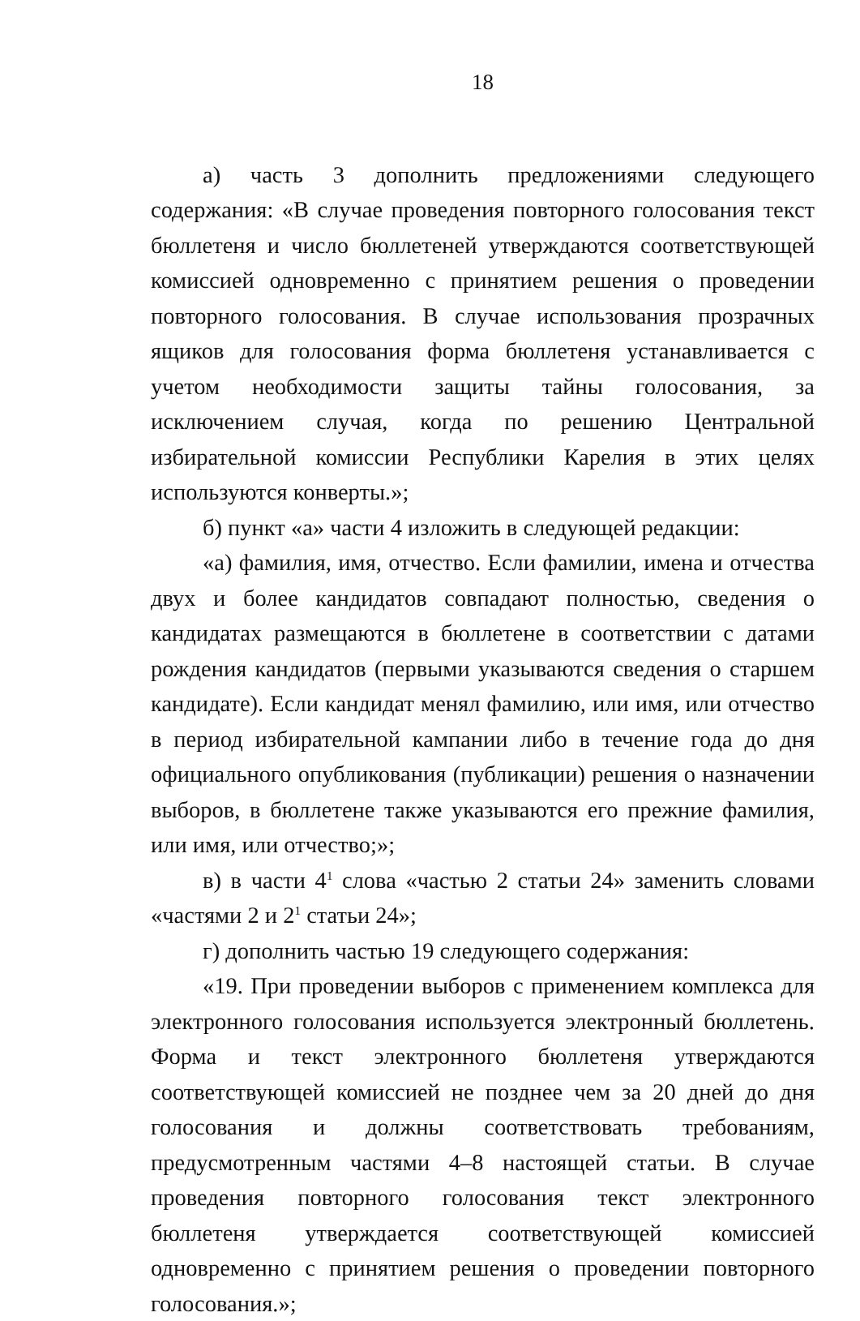18
а) часть 3 дополнить предложениями следующего содержания: «В случае проведения повторного голосования текст бюллетеня и число бюллетеней утверждаются соответствующей комиссией одновременно с принятием решения о проведении повторного голосования. В случае использования прозрачных ящиков для голосования форма бюллетеня устанавливается с учетом необходимости защиты тайны голосования, за исключением случая, когда по решению Центральной избирательной комиссии Республики Карелия в этих целях используются конверты.»;
б) пункт «а» части 4 изложить в следующей редакции:
«а) фамилия, имя, отчество. Если фамилии, имена и отчества двух и более кандидатов совпадают полностью, сведения о кандидатах размещаются в бюллетене в соответствии с датами рождения кандидатов (первыми указываются сведения о старшем кандидате). Если кандидат менял фамилию, или имя, или отчество в период избирательной кампании либо в течение года до дня официального опубликования (публикации) решения о назначении выборов, в бюллетене также указываются его прежние фамилия, или имя, или отчество;»;
в) в части 4<sup>1</sup> слова «частью 2 статьи 24» заменить словами «частями 2 и 2<sup>1</sup> статьи 24»;
г) дополнить частью 19 следующего содержания:
«19. При проведении выборов с применением комплекса для электронного голосования используется электронный бюллетень. Форма и текст электронного бюллетеня утверждаются соответствующей комиссией не позднее чем за 20 дней до дня голосования и должны соответствовать требованиям, предусмотренным частями 4–8 настоящей статьи. В случае проведения повторного голосования текст электронного бюллетеня утверждается соответствующей комиссией одновременно с принятием решения о проведении повторного голосования.»;